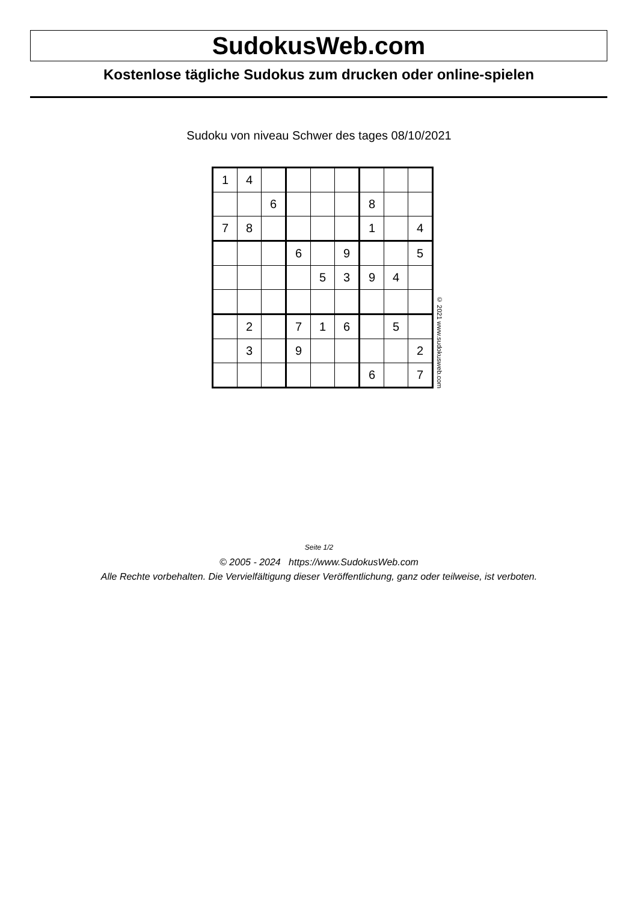SudokusWeb.com
Kostenlose tägliche Sudokus zum drucken oder online-spielen
Sudoku von niveau Schwer des tages 08/10/2021
| 1 | 4 | | | | | | | |
| | | 6 | | | | 8 | | |
| 7 | 8 | | | | | 1 | | 4 |
| | | | 6 | | 9 | | | 5 |
| | | | | 5 | 3 | 9 | 4 | |
| | 2 | | 7 | 1 | 6 | | 5 | |
| | 3 | | 9 | | | | | 2 |
| | | | | | | 6 | | 7 |
© 2021 www.sudokusweb.com
Seite 1/2
© 2005 - 2024 https://www.SudokusWeb.com
Alle Rechte vorbehalten. Die Vervielfältigung dieser Veröffentlichung, ganz oder teilweise, ist verboten.